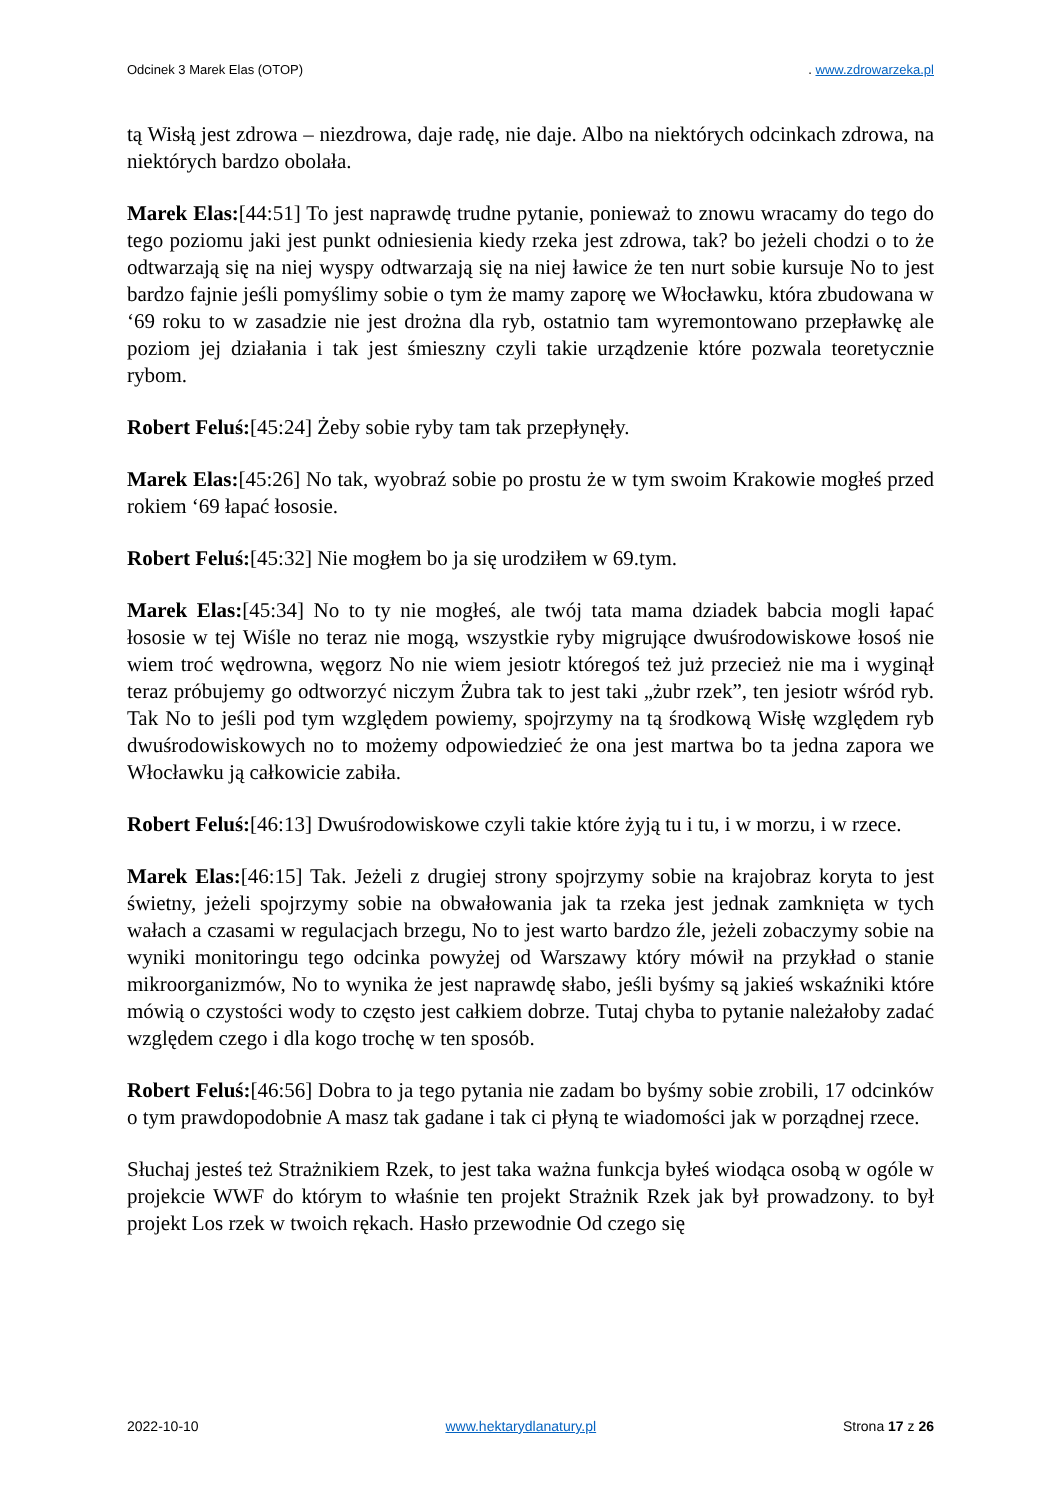Odcinek 3 Marek Elas (OTOP). www.zdrowarzeka.pl
tą Wisłą jest zdrowa – niezdrowa, daje radę, nie daje. Albo na niektórych odcinkach zdrowa, na niektórych bardzo obolała.
Marek Elas:[44:51] To jest naprawdę trudne pytanie, ponieważ to znowu wracamy do tego do tego poziomu jaki jest punkt odniesienia kiedy rzeka jest zdrowa, tak? bo jeżeli chodzi o to że odtwarzają się na niej wyspy odtwarzają się na niej ławice że ten nurt sobie kursuje No to jest bardzo fajnie jeśli pomyślimy sobie o tym że mamy zaporę we Włocławku, która zbudowana w ‘69 roku to w zasadzie nie jest drożna dla ryb, ostatnio tam wyremontowano przepławkę ale poziom jej działania i tak jest śmieszny czyli takie urządzenie które pozwala teoretycznie rybom.
Robert Feluś:[45:24] Żeby sobie ryby tam tak przepłynęły.
Marek Elas:[45:26] No tak, wyobraź sobie po prostu że w tym swoim Krakowie mogłeś przed rokiem ‘69 łapać łososie.
Robert Feluś:[45:32] Nie mogłem bo ja się urodziłem w 69.tym.
Marek Elas:[45:34] No to ty nie mogłeś, ale twój tata mama dziadek babcia mogli łapać łososie w tej Wiśle no teraz nie mogą, wszystkie ryby migrujące dwuśrodowiskowe łosoś nie wiem troć wędrowna, węgorz No nie wiem jesiotr któregoś też już przecież nie ma i wyginął teraz próbujemy go odtworzyć niczym Żubra tak to jest taki „żubr rzek”, ten jesiotr wśród ryb. Tak No to jeśli pod tym względem powiemy, spojrzymy na tą środkową Wisłę względem ryb dwuśrodowiskowych no to możemy odpowiedzieć że ona jest martwa bo ta jedna zapora we Włocławku ją całkowicie zabiła.
Robert Feluś:[46:13] Dwuśrodowiskowe czyli takie które żyją tu i tu, i w morzu, i w rzece.
Marek Elas:[46:15] Tak. Jeżeli z drugiej strony spojrzymy sobie na krajobraz koryta to jest świetny, jeżeli spojrzymy sobie na obwałowania jak ta rzeka jest jednak zamknięta w tych wałach a czasami w regulacjach brzegu, No to jest warto bardzo źle, jeżeli zobaczymy sobie na wyniki monitoringu tego odcinka powyżej od Warszawy który mówił na przykład o stanie mikroorganizmów, No to wynika że jest naprawdę słabo, jeśli byśmy są jakieś wskaźniki które mówią o czystości wody to często jest całkiem dobrze. Tutaj chyba to pytanie należałoby zadać względem czego i dla kogo trochę w ten sposób.
Robert Feluś:[46:56] Dobra to ja tego pytania nie zadam bo byśmy sobie zrobili, 17 odcinków o tym prawdopodobnie A masz tak gadane i tak ci płyną te wiadomości jak w porządnej rzece.
Słuchaj jesteś też Strażnikiem Rzek, to jest taka ważna funkcja byłeś wiodąca osobą w ogóle w projekcie WWF do którym to właśnie ten projekt Strażnik Rzek jak był prowadzony. to był projekt Los rzek w twoich rękach. Hasło przewodnie Od czego się
2022-10-10 www.hektarydlanatury.pl Strona 17 z 26